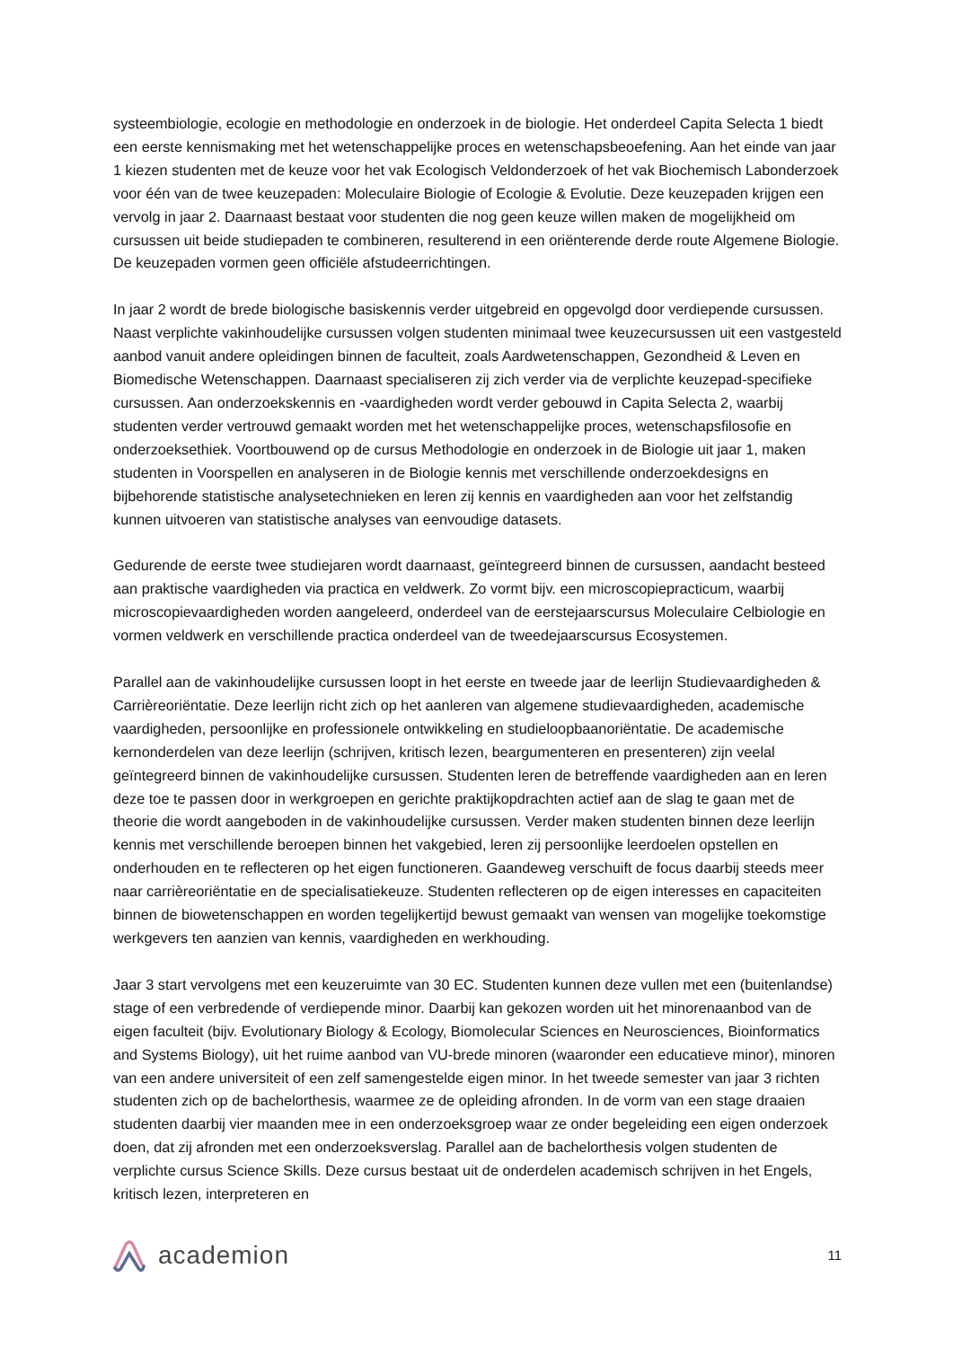systeembiologie, ecologie en methodologie en onderzoek in de biologie. Het onderdeel Capita Selecta 1 biedt een eerste kennismaking met het wetenschappelijke proces en wetenschapsbeoefening. Aan het einde van jaar 1 kiezen studenten met de keuze voor het vak Ecologisch Veldonderzoek of het vak Biochemisch Labonderzoek voor één van de twee keuzepaden: Moleculaire Biologie of Ecologie & Evolutie. Deze keuzepaden krijgen een vervolg in jaar 2. Daarnaast bestaat voor studenten die nog geen keuze willen maken de mogelijkheid om cursussen uit beide studiepaden te combineren, resulterend in een oriënterende derde route Algemene Biologie. De keuzepaden vormen geen officiële afstudeerrichtingen.
In jaar 2 wordt de brede biologische basiskennis verder uitgebreid en opgevolgd door verdiepende cursussen. Naast verplichte vakinhoudelijke cursussen volgen studenten minimaal twee keuzecursussen uit een vastgesteld aanbod vanuit andere opleidingen binnen de faculteit, zoals Aardwetenschappen, Gezondheid & Leven en Biomedische Wetenschappen. Daarnaast specialiseren zij zich verder via de verplichte keuzepad-specifieke cursussen. Aan onderzoekskennis en -vaardigheden wordt verder gebouwd in Capita Selecta 2, waarbij studenten verder vertrouwd gemaakt worden met het wetenschappelijke proces, wetenschapsfilosofie en onderzoeksethiek. Voortbouwend op de cursus Methodologie en onderzoek in de Biologie uit jaar 1, maken studenten in Voorspellen en analyseren in de Biologie kennis met verschillende onderzoekdesigns en bijbehorende statistische analysetechnieken en leren zij kennis en vaardigheden aan voor het zelfstandig kunnen uitvoeren van statistische analyses van eenvoudige datasets.
Gedurende de eerste twee studiejaren wordt daarnaast, geïntegreerd binnen de cursussen, aandacht besteed aan praktische vaardigheden via practica en veldwerk. Zo vormt bijv. een microscopiepracticum, waarbij microscopievaardigheden worden aangeleerd, onderdeel van de eerstejaarscursus Moleculaire Celbiologie en vormen veldwerk en verschillende practica onderdeel van de tweedejaarscursus Ecosystemen.
Parallel aan de vakinhoudelijke cursussen loopt in het eerste en tweede jaar de leerlijn Studievaardigheden & Carrièreoriëntatie. Deze leerlijn richt zich op het aanleren van algemene studievaardigheden, academische vaardigheden, persoonlijke en professionele ontwikkeling en studieloopbaanoriëntatie. De academische kernonderdelen van deze leerlijn (schrijven, kritisch lezen, beargumenteren en presenteren) zijn veelal geïntegreerd binnen de vakinhoudelijke cursussen. Studenten leren de betreffende vaardigheden aan en leren deze toe te passen door in werkgroepen en gerichte praktijkopdrachten actief aan de slag te gaan met de theorie die wordt aangeboden in de vakinhoudelijke cursussen. Verder maken studenten binnen deze leerlijn kennis met verschillende beroepen binnen het vakgebied, leren zij persoonlijke leerdoelen opstellen en onderhouden en te reflecteren op het eigen functioneren. Gaandeweg verschuift de focus daarbij steeds meer naar carrièreoriëntatie en de specialisatiekeuze. Studenten reflecteren op de eigen interesses en capaciteiten binnen de biowetenschappen en worden tegelijkertijd bewust gemaakt van wensen van mogelijke toekomstige werkgevers ten aanzien van kennis, vaardigheden en werkhouding.
Jaar 3 start vervolgens met een keuzeruimte van 30 EC. Studenten kunnen deze vullen met een (buitenlandse) stage of een verbredende of verdiepende minor. Daarbij kan gekozen worden uit het minorenaanbod van de eigen faculteit (bijv. Evolutionary Biology & Ecology, Biomolecular Sciences en Neurosciences, Bioinformatics and Systems Biology), uit het ruime aanbod van VU-brede minoren (waaronder een educatieve minor), minoren van een andere universiteit of een zelf samengestelde eigen minor. In het tweede semester van jaar 3 richten studenten zich op de bachelorthesis, waarmee ze de opleiding afronden. In de vorm van een stage draaien studenten daarbij vier maanden mee in een onderzoeksgroep waar ze onder begeleiding een eigen onderzoek doen, dat zij afronden met een onderzoeksverslag. Parallel aan de bachelorthesis volgen studenten de verplichte cursus Science Skills. Deze cursus bestaat uit de onderdelen academisch schrijven in het Engels, kritisch lezen, interpreteren en
academion
11